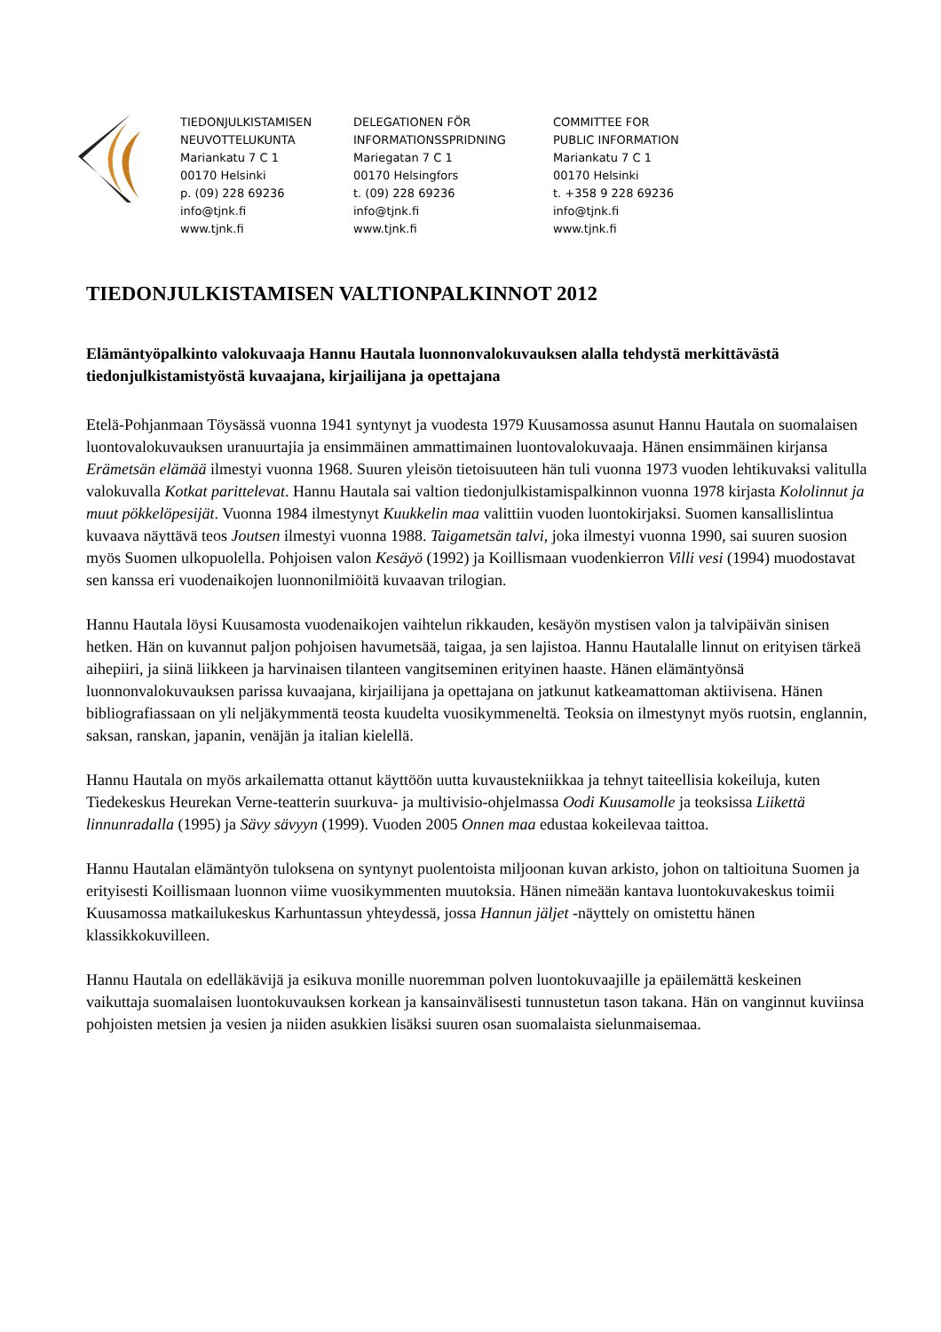TIEDONJULKISTAMISEN
NEUVOTTELUKUNTA
Mariankatu 7 C 1
00170 Helsinki
p. (09) 228 69236
info@tjnk.fi
www.tjnk.fi
DELEGATIONEN FÖR
INFORMATIONSSPRIDNING
Mariegatan 7 C 1
00170 Helsingfors
t. (09) 228 69236
info@tjnk.fi
www.tjnk.fi
COMMITTEE FOR
PUBLIC INFORMATION
Mariankatu 7 C 1
00170 Helsinki
t. +358 9 228 69236
info@tjnk.fi
www.tjnk.fi
TIEDONJULKISTAMISEN VALTIONPALKINNOT 2012
Elämäntyöpalkinto valokuvaaja Hannu Hautala luonnonvalokuvauksen alalla tehdystä merkittävästä tiedonjulkistamistyöstä kuvaajana, kirjailijana ja opettajana
Etelä-Pohjanmaan Töysässä vuonna 1941 syntynyt ja vuodesta 1979 Kuusamossa asunut Hannu Hautala on suomalaisen luontovalokuvauksen uranuurtajia ja ensimmäinen ammattimainen luontovalokuvaaja. Hänen ensimmäinen kirjansa Erämetsän elämää ilmestyi vuonna 1968. Suuren yleisön tietoisuuteen hän tuli vuonna 1973 vuoden lehtikuvaksi valitulla valokuvalla Kotkat parittelevat. Hannu Hautala sai valtion tiedonjulkistamispalkinnon vuonna 1978 kirjasta Kololinnut ja muut pökkelöpesijät. Vuonna 1984 ilmestynyt Kuukkelin maa valittiin vuoden luontokirjaksi. Suomen kansallislintua kuvaava näyttävä teos Joutsen ilmestyi vuonna 1988. Taigametsän talvi, joka ilmestyi vuonna 1990, sai suuren suosion myös Suomen ulkopuolella. Pohjoisen valon Kesäyö (1992) ja Koillismaan vuodenkierron Villi vesi (1994) muodostavat sen kanssa eri vuodenaikojen luonnonilmiöitä kuvaavan trilogian.
Hannu Hautala löysi Kuusamosta vuodenaikojen vaihtelun rikkauden, kesäyön mystisen valon ja talvipäivän sinisen hetken. Hän on kuvannut paljon pohjoisen havumetsää, taigaa, ja sen lajistoa. Hannu Hautalalle linnut on erityisen tärkeä aihepiiri, ja siinä liikkeen ja harvinaisen tilanteen vangitseminen erityinen haaste. Hänen elämäntyönsä luonnonvalokuvauksen parissa kuvaajana, kirjailijana ja opettajana on jatkunut katkeamattoman aktiivisena. Hänen bibliografiassaan on yli neljäkymmentä teosta kuudelta vuosikymmeneltä. Teoksia on ilmestynyt myös ruotsin, englannin, saksan, ranskan, japanin, venäjän ja italian kielellä.
Hannu Hautala on myös arkailematta ottanut käyttöön uutta kuvaustekniikkaa ja tehnyt taiteellisia kokeiluja, kuten Tiedekeskus Heurekan Verne-teatterin suurkuva- ja multivisio-ohjelmassa Oodi Kuusamolle ja teoksissa Liikettä linnunradalla (1995) ja Sävy sävyyn (1999). Vuoden 2005 Onnen maa edustaa kokeilevaa taittoa.
Hannu Hautalan elämäntyön tuloksena on syntynyt puolentoista miljoonan kuvan arkisto, johon on taltioituna Suomen ja erityisesti Koillismaan luonnon viime vuosikymmenten muutoksia. Hänen nimeään kantava luontokuvakeskus toimii Kuusamossa matkailukeskus Karhuntassun yhteydessä, jossa Hannun jäljet -näyttely on omistettu hänen klassikkokuvilleen.
Hannu Hautala on edelläkävijä ja esikuva monille nuoremman polven luontokuvaajille ja epäilemättä keskeinen vaikuttaja suomalaisen luontokuvauksen korkean ja kansainvälisesti tunnustetun tason takana. Hän on vanginnut kuviinsa pohjoisten metsien ja vesien ja niiden asukkien lisäksi suuren osan suomalaista sielunmaisemaa.